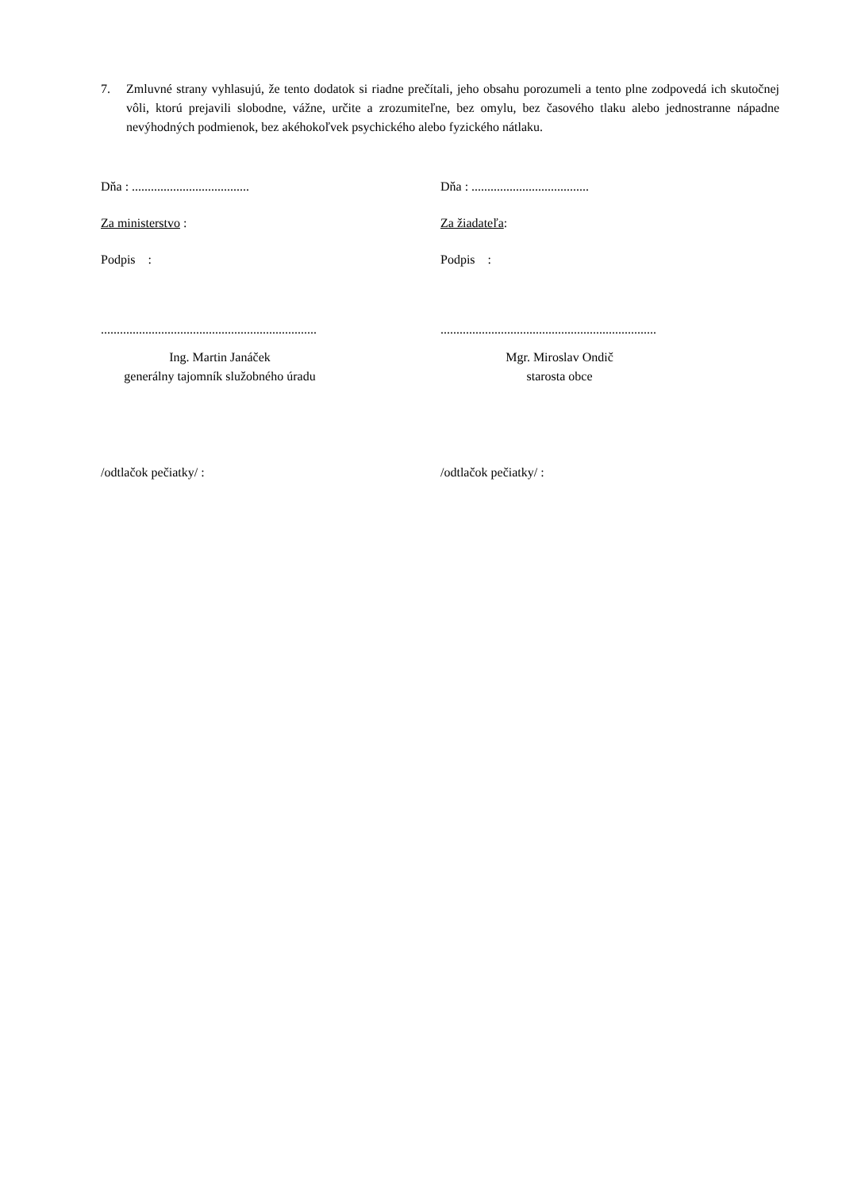7. Zmluvné strany vyhlasujú, že tento dodatok si riadne prečítali, jeho obsahu porozumeli a tento plne zodpovedá ich skutočnej vôli, ktorú prejavili slobodne, vážne, určite a zrozumiteľne, bez omylu, bez časového tlaku alebo jednostranne nápadne nevýhodných podmienok, bez akéhokoľvek psychického alebo fyzického nátlaku.
Dňa : .....................................
Za ministerstvo :
Podpis :
....................................................................
Ing. Martin Janáček
generálny tajomník služobného úradu
/odtlačok pečiatky/ :
Dňa : .....................................
Za žiadateľa:
Podpis :
....................................................................
Mgr. Miroslav Ondič
starosta obce
/odtlačok pečiatky/ :